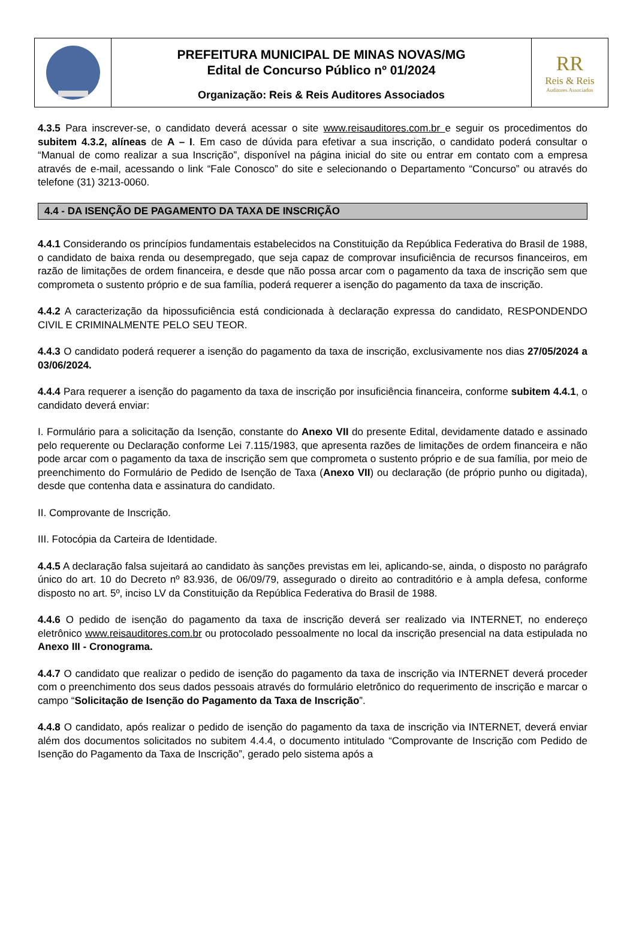PREFEITURA MUNICIPAL DE MINAS NOVAS/MG
Edital de Concurso Público nº 01/2024
Organização: Reis & Reis Auditores Associados
RR
Reis & Reis
Auditores Associados
4.3.5 Para inscrever-se, o candidato deverá acessar o site www.reisauditores.com.br e seguir os procedimentos do subitem 4.3.2, alíneas de A – I. Em caso de dúvida para efetivar a sua inscrição, o candidato poderá consultar o “Manual de como realizar a sua Inscrição”, disponível na página inicial do site ou entrar em contato com a empresa através de e-mail, acessando o link “Fale Conosco” do site e selecionando o Departamento “Concurso” ou através do telefone (31) 3213-0060.
4.4 - DA ISENÇÃO DE PAGAMENTO DA TAXA DE INSCRIÇÃO
4.4.1 Considerando os princípios fundamentais estabelecidos na Constituição da República Federativa do Brasil de 1988, o candidato de baixa renda ou desempregado, que seja capaz de comprovar insuficiência de recursos financeiros, em razão de limitações de ordem financeira, e desde que não possa arcar com o pagamento da taxa de inscrição sem que comprometa o sustento próprio e de sua família, poderá requerer a isenção do pagamento da taxa de inscrição.
4.4.2 A caracterização da hipossuficiência está condicionada à declaração expressa do candidato, RESPONDENDO CIVIL E CRIMINALMENTE PELO SEU TEOR.
4.4.3 O candidato poderá requerer a isenção do pagamento da taxa de inscrição, exclusivamente nos dias 27/05/2024 a 03/06/2024.
4.4.4 Para requerer a isenção do pagamento da taxa de inscrição por insuficiência financeira, conforme subitem 4.4.1, o candidato deverá enviar:
I. Formulário para a solicitação da Isenção, constante do Anexo VII do presente Edital, devidamente datado e assinado pelo requerente ou Declaração conforme Lei 7.115/1983, que apresenta razões de limitações de ordem financeira e não pode arcar com o pagamento da taxa de inscrição sem que comprometa o sustento próprio e de sua família, por meio de preenchimento do Formulário de Pedido de Isenção de Taxa (Anexo VII) ou declaração (de próprio punho ou digitada), desde que contenha data e assinatura do candidato.
II. Comprovante de Inscrição.
III. Fotocópia da Carteira de Identidade.
4.4.5 A declaração falsa sujeitará ao candidato às sanções previstas em lei, aplicando-se, ainda, o disposto no parágrafo único do art. 10 do Decreto nº 83.936, de 06/09/79, assegurado o direito ao contraditório e à ampla defesa, conforme disposto no art. 5º, inciso LV da Constituição da República Federativa do Brasil de 1988.
4.4.6 O pedido de isenção do pagamento da taxa de inscrição deverá ser realizado via INTERNET, no endereço eletrônico www.reisauditores.com.br ou protocolado pessoalmente no local da inscrição presencial na data estipulada no Anexo III - Cronograma.
4.4.7 O candidato que realizar o pedido de isenção do pagamento da taxa de inscrição via INTERNET deverá proceder com o preenchimento dos seus dados pessoais através do formulário eletrônico do requerimento de inscrição e marcar o campo “Solicitação de Isenção do Pagamento da Taxa de Inscrição”.
4.4.8 O candidato, após realizar o pedido de isenção do pagamento da taxa de inscrição via INTERNET, deverá enviar além dos documentos solicitados no subitem 4.4.4, o documento intitulado “Comprovante de Inscrição com Pedido de Isenção do Pagamento da Taxa de Inscrição”, gerado pelo sistema após a